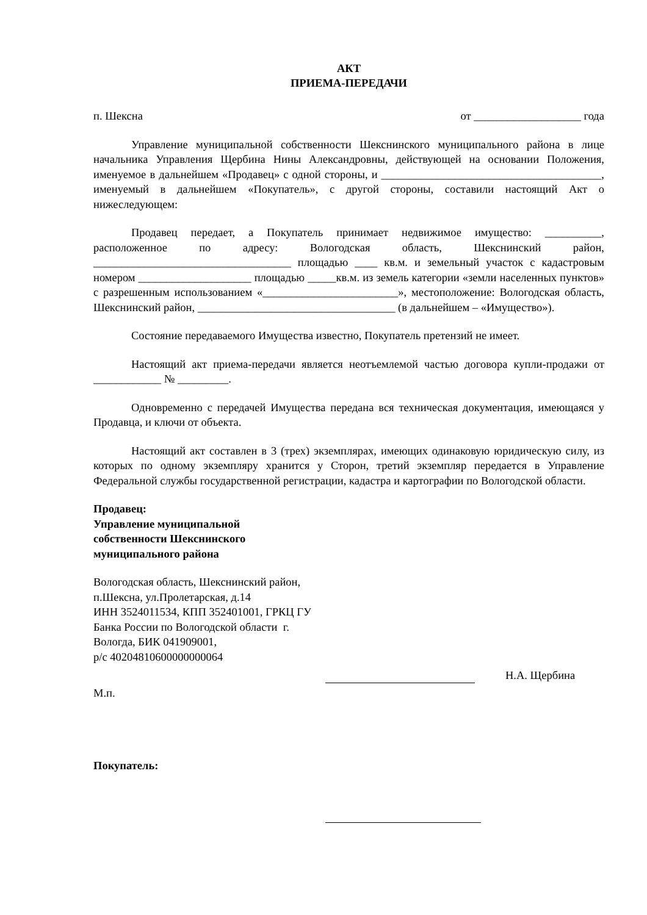АКТ
ПРИЕМА-ПЕРЕДАЧИ
п. Шексна от ___________________ года
Управление муниципальной собственности Шекснинского муниципального района в лице начальника Управления Щербина Нины Александровны, действующей на основании Положения, именуемое в дальнейшем «Продавец» с одной стороны, и _______________________________________, именуемый в дальнейшем «Покупатель», с другой стороны, составили настоящий Акт о нижеследующем:
Продавец передает, а Покупатель принимает недвижимое имущество: __________, расположенное по адресу: Вологодская область, Шекснинский район, ___________________________________ площадью ____ кв.м. и земельный участок с кадастровым номером ____________________ площадью _____кв.м. из земель категории «земли населенных пунктов» с разрешенным использованием «________________________», местоположение: Вологодская область, Шекснинский район, ___________________________________ (в дальнейшем – «Имущество»).
Состояние передаваемого Имущества известно, Покупатель претензий не имеет.
Настоящий акт приема-передачи является неотъемлемой частью договора купли-продажи от ____________ № _________.
Одновременно с передачей Имущества передана вся техническая документация, имеющаяся у Продавца, и ключи от объекта.
Настоящий акт составлен в 3 (трех) экземплярах, имеющих одинаковую юридическую силу, из которых по одному экземпляру хранится у Сторон, третий экземпляр передается в Управление Федеральной службы государственной регистрации, кадастра и картографии по Вологодской области.
Продавец:
Управление муниципальной собственности Шекснинского муниципального района
Вологодская область, Шекснинский район, п.Шексна, ул.Пролетарская, д.14
ИНН 3524011534, КПП 352401001, ГРКЦ ГУ Банка России по Вологодской области г. Вологда, БИК 041909001,
р/с 40204810600000000064
Н.А. Щербина
М.п.
Покупатель: